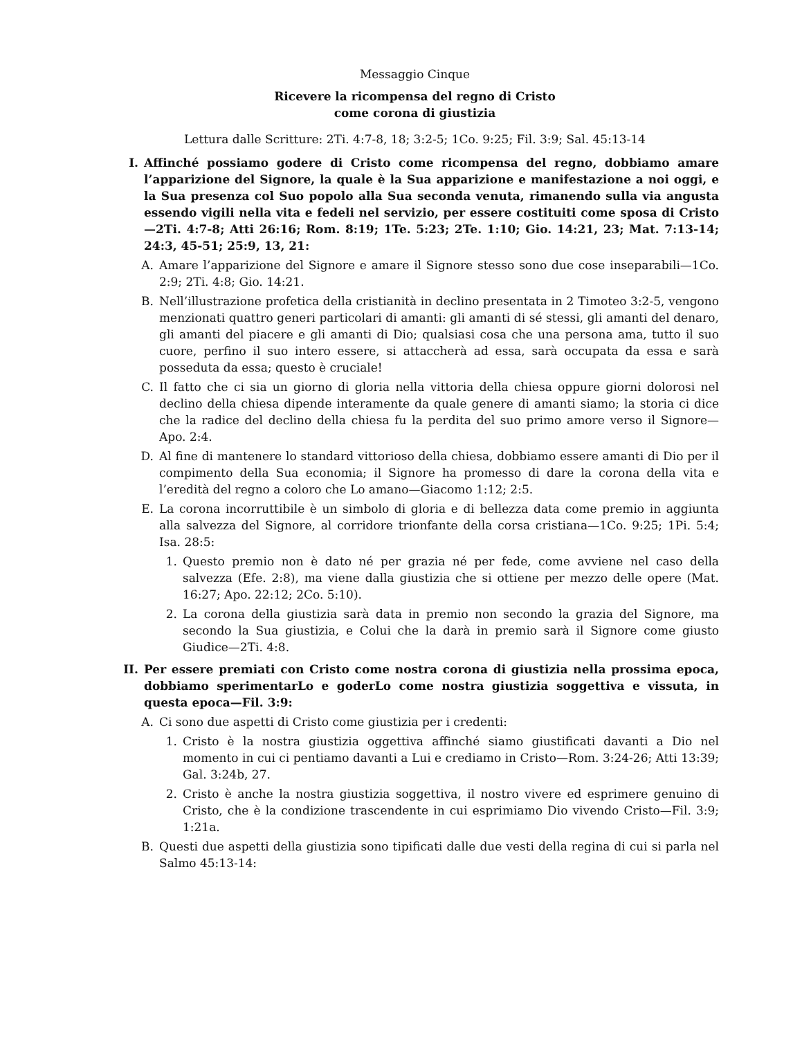Messaggio Cinque
Ricevere la ricompensa del regno di Cristo
come corona di giustizia
Lettura dalle Scritture: 2Ti. 4:7-8, 18; 3:2-5; 1Co. 9:25; Fil. 3:9; Sal. 45:13-14
I. Affinché possiamo godere di Cristo come ricompensa del regno, dobbiamo amare l’apparizione del Signore, la quale è la Sua apparizione e manifestazione a noi oggi, e la Sua presenza col Suo popolo alla Sua seconda venuta, rimanendo sulla via angusta essendo vigili nella vita e fedeli nel servizio, per essere costituiti come sposa di Cristo—2Ti. 4:7-8; Atti 26:16; Rom. 8:19; 1Te. 5:23; 2Te. 1:10; Gio. 14:21, 23; Mat. 7:13-14; 24:3, 45-51; 25:9, 13, 21:
A. Amare l’apparizione del Signore e amare il Signore stesso sono due cose inseparabili—1Co. 2:9; 2Ti. 4:8; Gio. 14:21.
B. Nell’illustrazione profetica della cristianità in declino presentata in 2 Timoteo 3:2-5, vengono menzionati quattro generi particolari di amanti: gli amanti di sé stessi, gli amanti del denaro, gli amanti del piacere e gli amanti di Dio; qualsiasi cosa che una persona ama, tutto il suo cuore, perfino il suo intero essere, si attaccherà ad essa, sarà occupata da essa e sarà posseduta da essa; questo è cruciale!
C. Il fatto che ci sia un giorno di gloria nella vittoria della chiesa oppure giorni dolorosi nel declino della chiesa dipende interamente da quale genere di amanti siamo; la storia ci dice che la radice del declino della chiesa fu la perdita del suo primo amore verso il Signore—Apo. 2:4.
D. Al fine di mantenere lo standard vittorioso della chiesa, dobbiamo essere amanti di Dio per il compimento della Sua economia; il Signore ha promesso di dare la corona della vita e l’eredità del regno a coloro che Lo amano—Giacomo 1:12; 2:5.
E. La corona incorruttibile è un simbolo di gloria e di bellezza data come premio in aggiunta alla salvezza del Signore, al corridore trionfante della corsa cristiana—1Co. 9:25; 1Pi. 5:4; Isa. 28:5:
1. Questo premio non è dato né per grazia né per fede, come avviene nel caso della salvezza (Efe. 2:8), ma viene dalla giustizia che si ottiene per mezzo delle opere (Mat. 16:27; Apo. 22:12; 2Co. 5:10).
2. La corona della giustizia sarà data in premio non secondo la grazia del Signore, ma secondo la Sua giustizia, e Colui che la darà in premio sarà il Signore come giusto Giudice—2Ti. 4:8.
II. Per essere premiati con Cristo come nostra corona di giustizia nella prossima epoca, dobbiamo sperimentarLo e goderLo come nostra giustizia soggettiva e vissuta, in questa epoca—Fil. 3:9:
A. Ci sono due aspetti di Cristo come giustizia per i credenti:
1. Cristo è la nostra giustizia oggettiva affinché siamo giustificati davanti a Dio nel momento in cui ci pentiamo davanti a Lui e crediamo in Cristo—Rom. 3:24-26; Atti 13:39; Gal. 3:24b, 27.
2. Cristo è anche la nostra giustizia soggettiva, il nostro vivere ed esprimere genuino di Cristo, che è la condizione trascendente in cui esprimiamo Dio vivendo Cristo—Fil. 3:9; 1:21a.
B. Questi due aspetti della giustizia sono tipificati dalle due vesti della regina di cui si parla nel Salmo 45:13-14: